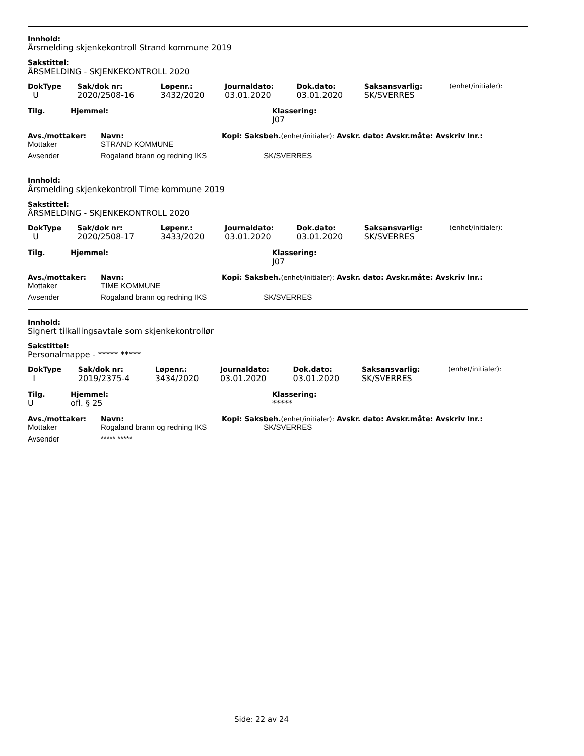Innhold:
Årsmelding skjenkekontroll Strand kommune 2019
Sakstittel:
ÅRSMELDING - SKJENKEKONTROLL 2020
| DokType | Sak/dok nr: | Løpenr.: | Journaldato: | Dok.dato: | Saksansvarlig: | (enhet/initialer): |
| --- | --- | --- | --- | --- | --- | --- |
| U | 2020/2508-16 | 3432/2020 | 03.01.2020 | 03.01.2020 | SK/SVERRES | |
| Tilg. | Hjemmel: | Klassering: |
| --- | --- | --- |
| | | J07 |
| Avs./mottaker: | Navn: | Kopi: Saksbeh. (enhet/initialer): Avskr. dato: Avskr.måte: Avskriv lnr.: |
| --- | --- | --- |
| Mottaker | STRAND KOMMUNE | |
| Avsender | Rogaland brann og redning IKS | SK/SVERRES |
Innhold:
Årsmelding skjenkekontroll Time kommune 2019
Sakstittel:
ÅRSMELDING - SKJENKEKONTROLL 2020
| DokType | Sak/dok nr: | Løpenr.: | Journaldato: | Dok.dato: | Saksansvarlig: | (enhet/initialer): |
| --- | --- | --- | --- | --- | --- | --- |
| U | 2020/2508-17 | 3433/2020 | 03.01.2020 | 03.01.2020 | SK/SVERRES | |
| Tilg. | Hjemmel: | Klassering: |
| --- | --- | --- |
| | | J07 |
| Avs./mottaker: | Navn: | Kopi: Saksbeh. (enhet/initialer): Avskr. dato: Avskr.måte: Avskriv lnr.: |
| --- | --- | --- |
| Mottaker | TIME KOMMUNE | |
| Avsender | Rogaland brann og redning IKS | SK/SVERRES |
Innhold:
Signert tilkallingsavtale som skjenkekontrollør
Sakstittel:
Personalmappe - ***** *****
| DokType | Sak/dok nr: | Løpenr.: | Journaldato: | Dok.dato: | Saksansvarlig: | (enhet/initialer): |
| --- | --- | --- | --- | --- | --- | --- |
| I | 2019/2375-4 | 3434/2020 | 03.01.2020 | 03.01.2020 | SK/SVERRES | |
| Tilg. | Hjemmel: | Klassering: |
| --- | --- | --- |
| U | ofl. § 25 | ***** |
| Avs./mottaker: | Navn: | Kopi: Saksbeh. (enhet/initialer): Avskr. dato: Avskr.måte: Avskriv lnr.: |
| --- | --- | --- |
| Mottaker | Rogaland brann og redning IKS | SK/SVERRES |
| Avsender | ***** ***** | |
Side: 22 av 24